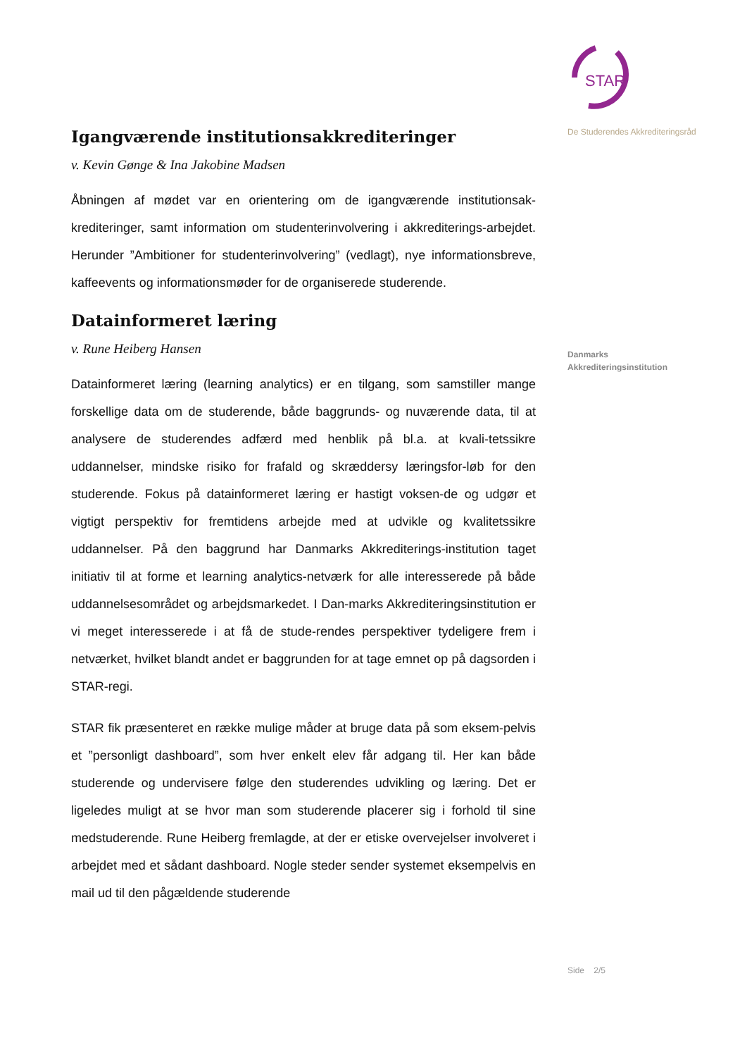Igangværende institutionsakkrediteringer
v. Kevin Gønge & Ina Jakobine Madsen
Åbningen af mødet var en orientering om de igangværende institutionsak-krediteringer, samt information om studenterinvolvering i akkrediterings-arbejdet. Herunder ”Ambitioner for studenterinvolvering” (vedlagt), nye informationsbreve, kaffeevents og informationsmøder for de organiserede studerende.
Datainformeret læring
v. Rune Heiberg Hansen
Datainformeret læring (learning analytics) er en tilgang, som samstiller mange forskellige data om de studerende, både baggrunds- og nuværende data, til at analysere de studerendes adfærd med henblik på bl.a. at kvali-tetssikre uddannelser, mindske risiko for frafald og skræddersy læringsfor-løb for den studerende. Fokus på datainformeret læring er hastigt voksen-de og udgør et vigtigt perspektiv for fremtidens arbejde med at udvikle og kvalitetssikre uddannelser. På den baggrund har Danmarks Akkrediterings-institution taget initiativ til at forme et learning analytics-netværk for alle interesserede på både uddannelsesområdet og arbejdsmarkedet. I Dan-marks Akkrediteringsinstitution er vi meget interesserede i at få de stude-rendes perspektiver tydeligere frem i netværket, hvilket blandt andet er baggrunden for at tage emnet op på dagsorden i STAR-regi.
STAR fik præsenteret en række mulige måder at bruge data på som eksem-pelvis et ”personligt dashboard”, som hver enkelt elev får adgang til. Her kan både studerende og undervisere følge den studerendes udvikling og læring. Det er ligeledes muligt at se hvor man som studerende placerer sig i forhold til sine medstuderende. Rune Heiberg fremlagde, at der er etiske overvejelser involveret i arbejdet med et sådant dashboard. Nogle steder sender systemet eksempelvis en mail ud til den pågældende studerende
STAR
De Studerendes Akkrediteringsråd
Danmarks
Akkrediteringsinstitution
Side 2/5